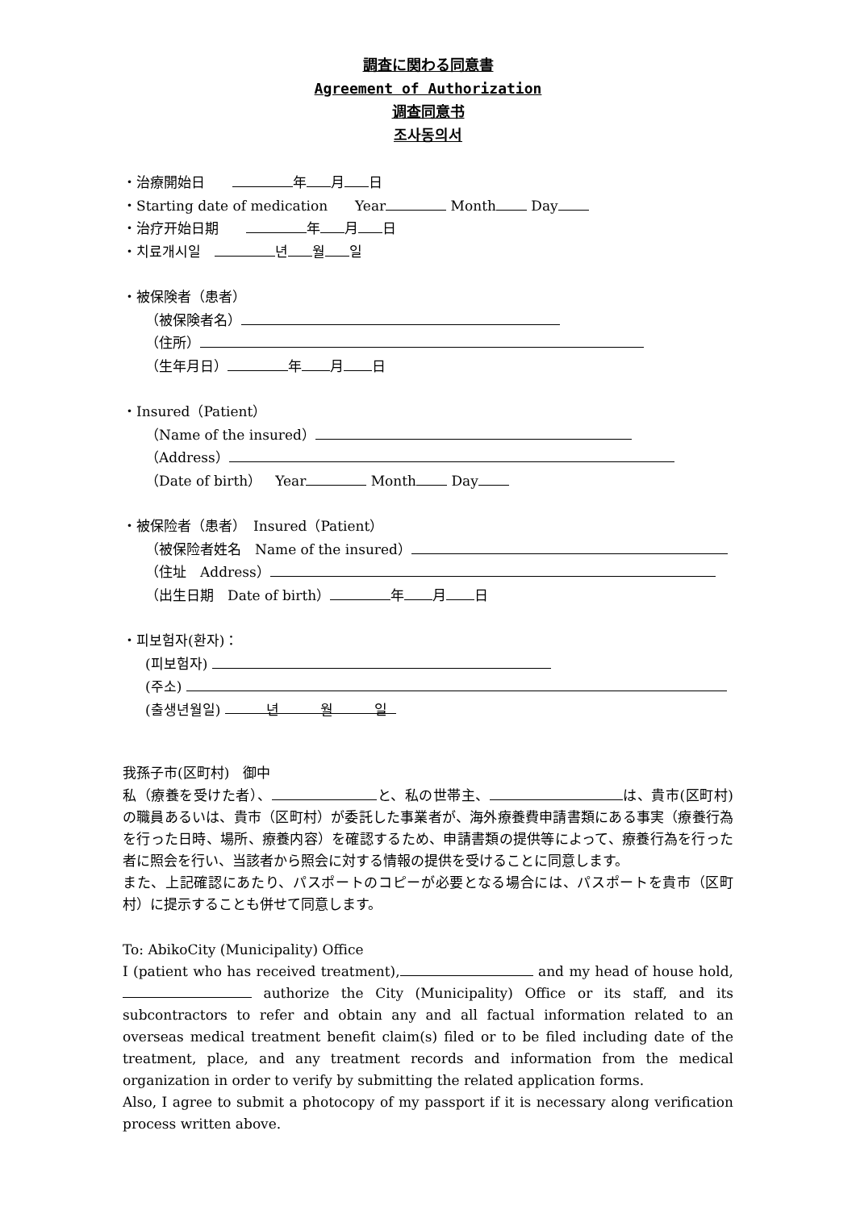調査に関わる同意書
Agreement of Authorization
调查同意书
조사동의서
・治療開始日　　 年 月 日
・Starting date of medication　　Year Month Day
・治疗开始日期　　 年 月 日
・치료개시일　 년 월 일
・被保険者（患者）
（被保険者名）
（住所）
（生年月日） 年 月 日
・Insured（Patient）
（Name of the insured）
（Address）
（Date of birth）　Year Month Day
・被保险者（患者）　Insured（Patient）
（被保险者姓名　Name of the insured）
（住址　Address）
（出生日期　Date of birth） 年 月 日
・피보험자(환자)：
(피보험자)
(주소)
(출생년월일) 　　　년　　　월　　　일
我孫子市(区町村)　御中
私（療養を受けた者）、 と、私の世帯主、 は、貴市(区町村)の職員あるいは、貴市（区町村）が委託した事業者が、海外療養費申請書類にある事実（療養行為を行った日時、場所、療養内容）を確認するため、申請書類の提供等によって、療養行為を行った者に照会を行い、当該者から照会に対する情報の提供を受けることに同意します。
また、上記確認にあたり、パスポートのコピーが必要となる場合には、パスポートを貴市（区町村）に提示することも併せて同意します。
To: AbikoCity (Municipality) Office
I (patient who has received treatment), and my head of house hold, authorize the City (Municipality) Office or its staff, and its subcontractors to refer and obtain any and all factual information related to an overseas medical treatment benefit claim(s) filed or to be filed including date of the treatment, place, and any treatment records and information from the medical organization in order to verify by submitting the related application forms.
Also, I agree to submit a photocopy of my passport if it is necessary along verification process written above.